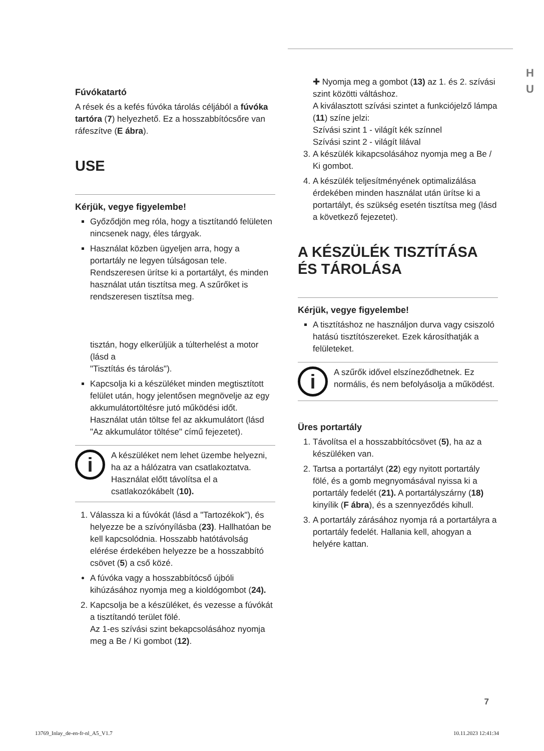H
U
Fúvókatartó
A rések és a kefés fúvóka tárolás céljából a fúvóka tartóra (7) helyezhető. Ez a hosszabbítócsőre van ráfeszítve (E ábra).
USE
Kérjük, vegye figyelembe!
Győződjön meg róla, hogy a tisztítandó felületen nincsenek nagy, éles tárgyak.
Használat közben ügyeljen arra, hogy a portartály ne legyen túlságosan tele. Rendszeresen ürítse ki a portartályt, és minden használat után tisztítsa meg. A szűrőket is rendszeresen tisztítsa meg.
tisztán, hogy elkerüljük a túlterhelést a motor (lásd a
"Tisztítás és tárolás").
Kapcsolja ki a készüléket minden megtisztított felület után, hogy jelentősen megnövelje az egy akkumulátortöltésre jutó működési időt. Használat után töltse fel az akkumulátort (lásd "Az akkumulátor töltése" című fejezetet).
i
A készüléket nem lehet üzembe helyezni, ha az a hálózatra van csatlakoztatva. Használat előtt távolítsa el a csatlakozókábelt (10).
1. Válassza ki a fúvókát (lásd a "Tartozékok"), és helyezze be a szívónyílásba (23). Hallhatóan be kell kapcsolódnia. Hosszabb hatótávolság elérése érdekében helyezze be a hosszabbító csövet (5) a cső közé.
A fúvóka vagy a hosszabbítócső újbóli kihúzásához nyomja meg a kioldógombot (24).
2. Kapcsolja be a készüléket, és vezesse a fúvókát a tisztítandó terület fölé.
Az 1-es szívási szint bekapcsolásához nyomja meg a Be / Ki gombot (12).
✚ Nyomja meg a gombot (13) az 1. és 2. szívási szint közötti váltáshoz.
A kiválasztott szívási szintet a funkciójelző lámpa (11) színe jelzi:
Szívási szint 1 - világít kék színnel
Szívási szint 2 - világít lilával
3. A készülék kikapcsolásához nyomja meg a Be / Ki gombot.
4. A készülék teljesítményének optimalizálása érdekében minden használat után ürítse ki a portartályt, és szükség esetén tisztítsa meg (lásd a következő fejezetet).
A KÉSZÜLÉK TISZTÍTÁSA ÉS TÁROLÁSA
Kérjük, vegye figyelembe!
A tisztításhoz ne használjon durva vagy csiszoló hatású tisztítószereket. Ezek károsíthatják a felületeket.
i
A szűrők idővel elszíneződhetnek. Ez normális, és nem befolyásolja a működést.
Üres portartály
1. Távolítsa el a hosszabbítócsövet (5), ha az a készüléken van.
2. Tartsa a portartályt (22) egy nyitott portartály fölé, és a gomb megnyomásával nyissa ki a portartály fedelét (21). A portartályszárny (18) kinyílik (F ábra), és a szennyeződés kihull.
3. A portartály zárásához nyomja rá a portartályra a portartály fedelét. Hallania kell, ahogyan a helyére kattan.
7
13769_Inlay_de-en-fr-nl_A5_V1.7 10.11.2023 12:41:34